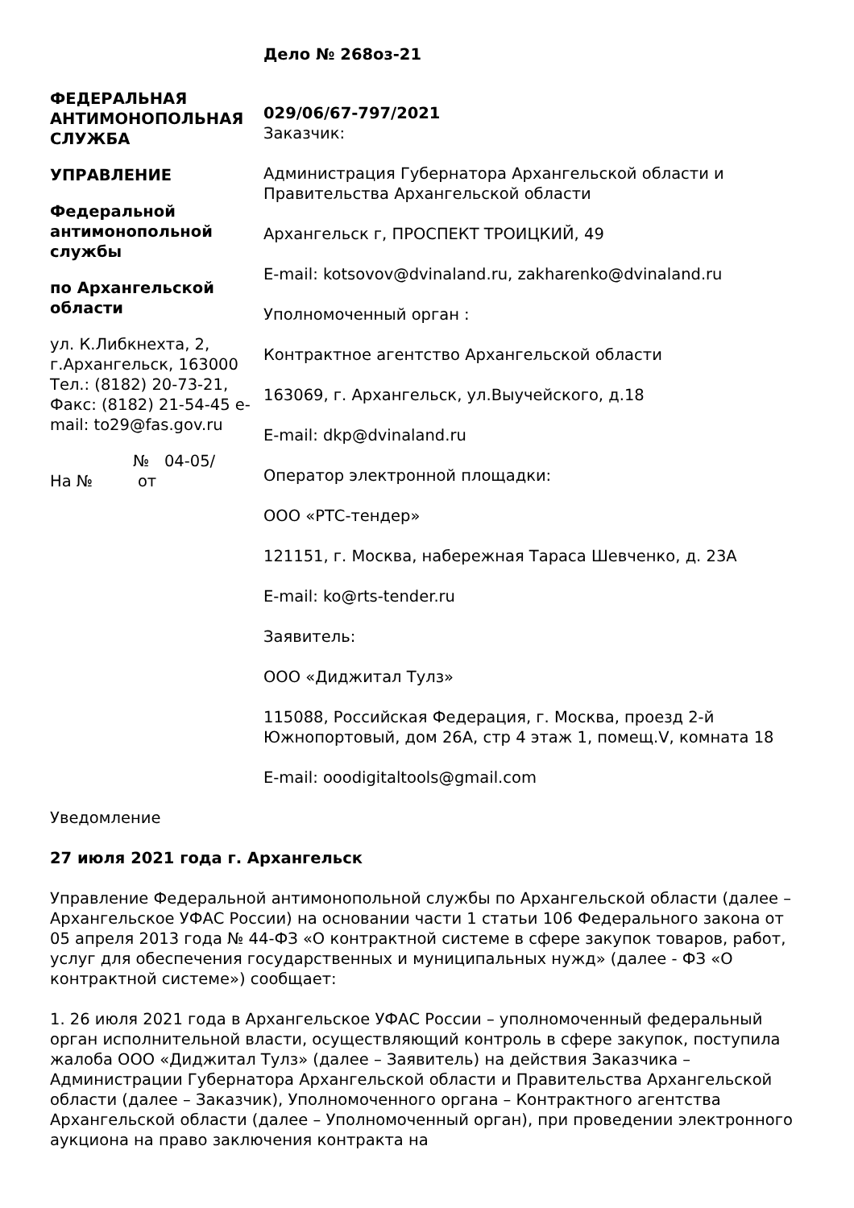ФЕДЕРАЛЬНАЯ АНТИМОНОПОЛЬНАЯ СЛУЖБА
УПРАВЛЕНИЕ
Федеральной антимонопольной службы
по Архангельской области
ул. К.Либкнехта, 2, г.Архангельск, 163000 Тел.: (8182) 20-73-21, Факс: (8182) 21-54-45 e-mail: to29@fas.gov.ru
№ 04-05/
На № от
Дело № 268оз-21
029/06/67-797/2021
Заказчик:
Администрация Губернатора Архангельской области и Правительства Архангельской области
Архангельск г, ПРОСПЕКТ ТРОИЦКИЙ, 49
E-mail: kotsovov@dvinaland.ru, zakharenko@dvinaland.ru
Уполномоченный орган :
Контрактное агентство Архангельской области
163069, г. Архангельск, ул.Выучейского, д.18
E-mail: dkp@dvinaland.ru
Оператор электронной площадки:
ООО «РТС-тендер»
121151, г. Москва, набережная Тараса Шевченко, д. 23А
E-mail: ko@rts-tender.ru
Заявитель:
ООО «Диджитал Тулз»
115088, Российская Федерация, г. Москва, проезд 2-й Южнопортовый, дом 26А, стр 4 этаж 1, помещ.V, комната 18
E-mail: ooodigitaltools@gmail.com
Уведомление
27 июля 2021 года г. Архангельск
Управление Федеральной антимонопольной службы по Архангельской области (далее – Архангельское УФАС России) на основании части 1 статьи 106 Федерального закона от 05 апреля 2013 года № 44-ФЗ «О контрактной системе в сфере закупок товаров, работ, услуг для обеспечения государственных и муниципальных нужд» (далее - ФЗ «О контрактной системе») сообщает:
1. 26 июля 2021 года в Архангельское УФАС России – уполномоченный федеральный орган исполнительной власти, осуществляющий контроль в сфере закупок, поступила жалоба ООО «Диджитал Тулз» (далее – Заявитель) на действия Заказчика – Администрации Губернатора Архангельской области и Правительства Архангельской области (далее – Заказчик), Уполномоченного органа – Контрактного агентства Архангельской области (далее – Уполномоченный орган), при проведении электронного аукциона на право заключения контракта на